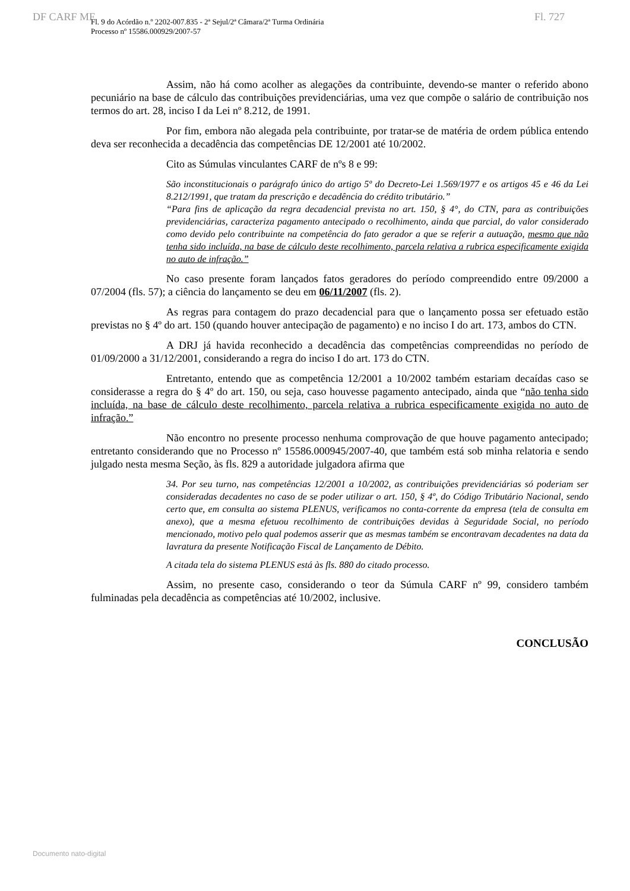DF CARF MF Fl. 727
Fl. 9 do Acórdão n.º 2202-007.835 - 2ª Sejul/2ª Câmara/2ª Turma Ordinária
Processo nº 15586.000929/2007-57
Assim, não há como acolher as alegações da contribuinte, devendo-se manter o referido abono pecuniário na base de cálculo das contribuições previdenciárias, uma vez que compõe o salário de contribuição nos termos do art. 28, inciso I da Lei nº 8.212, de 1991.
Por fim, embora não alegada pela contribuinte, por tratar-se de matéria de ordem pública entendo deva ser reconhecida a decadência das competências DE 12/2001 até 10/2002.
Cito as Súmulas vinculantes CARF de nºs 8 e 99:
São inconstitucionais o parágrafo único do artigo 5º do Decreto-Lei 1.569/1977 e os artigos 45 e 46 da Lei 8.212/1991, que tratam da prescrição e decadência do crédito tributário.”
“Para fins de aplicação da regra decadencial prevista no art. 150, § 4°, do CTN, para as contribuições previdenciárias, caracteriza pagamento antecipado o recolhimento, ainda que parcial, do valor considerado como devido pelo contribuinte na competência do fato gerador a que se referir a autuação, mesmo que não tenha sido incluída, na base de cálculo deste recolhimento, parcela relativa a rubrica especificamente exigida no auto de infração.”
No caso presente foram lançados fatos geradores do período compreendido entre 09/2000 a 07/2004 (fls. 57); a ciência do lançamento se deu em 06/11/2007 (fls. 2).
As regras para contagem do prazo decadencial para que o lançamento possa ser efetuado estão previstas no § 4º do art. 150 (quando houver antecipação de pagamento) e no inciso I do art. 173, ambos do CTN.
A DRJ já havida reconhecido a decadência das competências compreendidas no período de 01/09/2000 a 31/12/2001, considerando a regra do inciso I do art. 173 do CTN.
Entretanto, entendo que as competência 12/2001 a 10/2002 também estariam decaídas caso se considerasse a regra do § 4º do art. 150, ou seja, caso houvesse pagamento antecipado, ainda que “não tenha sido incluída, na base de cálculo deste recolhimento, parcela relativa a rubrica especificamente exigida no auto de infração.”
Não encontro no presente processo nenhuma comprovação de que houve pagamento antecipado; entretanto considerando que no Processo nº 15586.000945/2007-40, que também está sob minha relatoria e sendo julgado nesta mesma Seção, às fls. 829 a autoridade julgadora afirma que
34. Por seu turno, nas competências 12/2001 a 10/2002, as contribuições previdenciárias só poderiam ser consideradas decadentes no caso de se poder utilizar o art. 150, § 4º, do Código Tributário Nacional, sendo certo que, em consulta ao sistema PLENUS, verificamos no conta-corrente da empresa (tela de consulta em anexo), que a mesma efetuou recolhimento de contribuições devidas à Seguridade Social, no período mencionado, motivo pelo qual podemos asserir que as mesmas também se encontravam decadentes na data da lavratura da presente Notificação Fiscal de Lançamento de Débito.
A citada tela do sistema PLENUS está às fls. 880 do citado processo.
Assim, no presente caso, considerando o teor da Súmula CARF nº 99, considero também fulminadas pela decadência as competências até 10/2002, inclusive.
CONCLUSÃO
Documento nato-digital